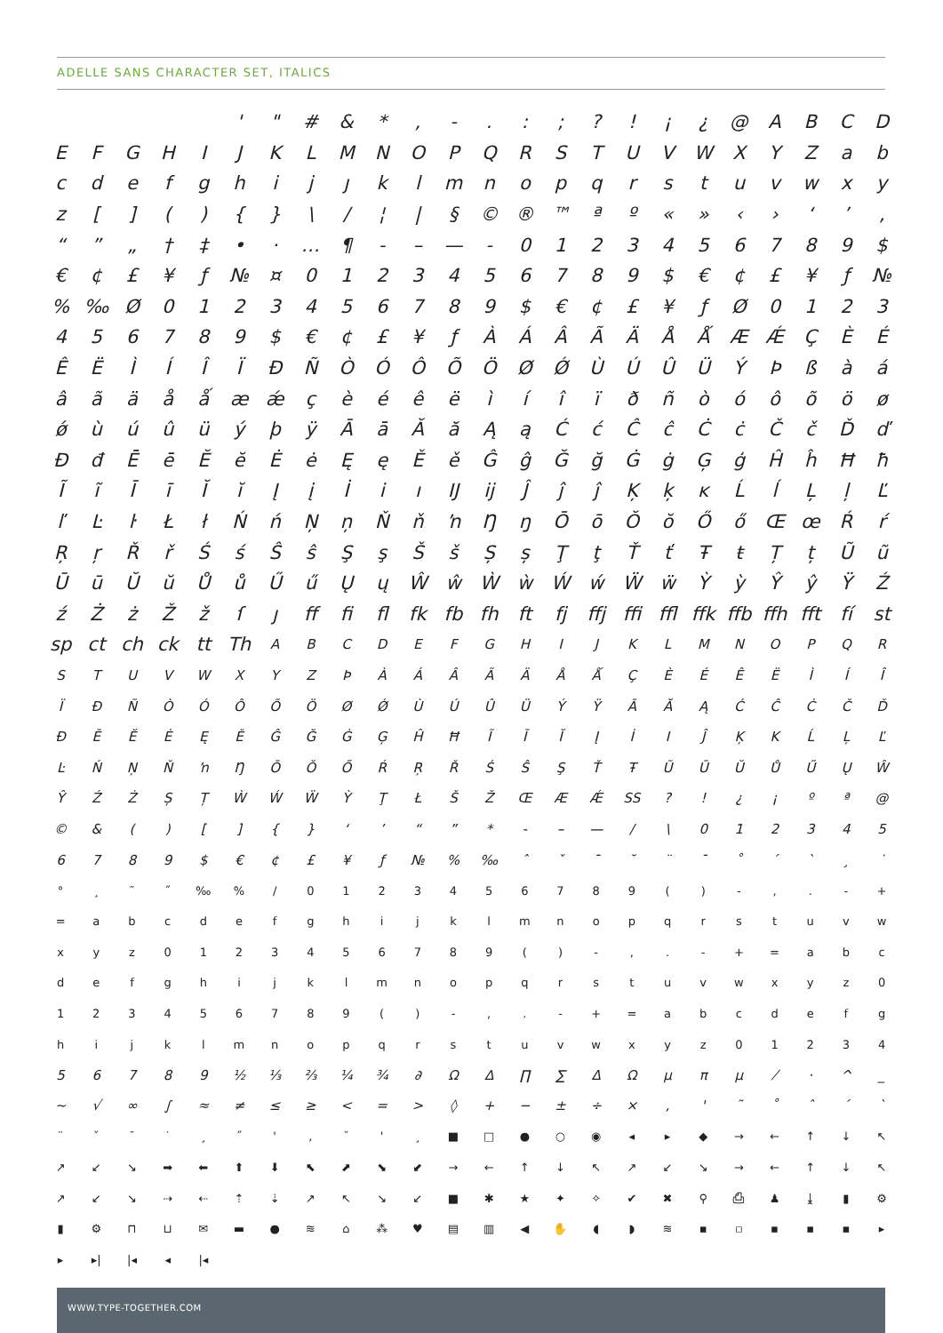ADELLE SANS CHARACTER SET, ITALICS
' " # & *, -.:;?! ¡ ¿ @ ABCD
EFGHIJKLMNOPQRSTUVWXYZab
cdefghijȷklmnopqrstuvwxy
z [] () { } \ / ¦ | § © ® ™ ªº « » ‹ › ‘’ ‚
“” „ † ‡ • · … ¶ - – — - 0123456789 $
€ ¢ £ ¥ ƒ № ¤ 0123456789 $ € ¢ £ ¥ ƒ №
% ‰ Ø 0123456789 $ € ¢ £ ¥ ƒØ 0123
456789 $ € ¢ £ ¥ ƒÀÁÂÃÄÅǺÆǼÇÈÉ
ÊËÌÍÎÏÐÑÒÓÔÕÖØǾÙÚÛÜÝÞßàá
âãäåǻæǽçèéêëìíîïðñòóôõöø
ǿùúûüýþÿĀāĂăĄąĆćĈĉĊċČčĎď
ĐđĒēĔĕĖėĘęĚěĜĝĞğĠġĢģĤĥĦħ
ĨĩĪīĬĭĮįİiıĲĳĴĵ ȷ̂ ĶķĸĹĺĻļĽ
ľĿŀŁłŃńŅņŇňŉŊŋŌōŎŏŐőŒœŔŕ
ŖŗŘřŚśŜŝŞşŠšȘșŢţŤťŦŧȚțŨũ
ŪūŬŭŮůŰűŲųŴŵẀẁẂẃẄẅỲỳŶŷŸŹ
źŻżŽžſȷ ff fi fl fk fb fh ft fj ffj ffi ffl ffk ffb ffh fft fí st
sp ct ch ck tt Th ABCDEFGHIJKLMNOPQR
STUVWXYZÞÀÁÂÃÄÅǺÇÈÉÊËÌÍÎ
ÏÐÑÒÓÔÕÖØǾÙÚÛÜÝŸĀĂĄĆĈĊČĎ
ĐĒĔĖĘĚĜĞĠĢĤĦĨĪĬĮİIĴĶKĹĻĽ
ĿŃŅŇŉŊŌŎŐŔŖŘŚŜŞŤŦŨŪŬŮŰŲŴ
ŶŹŻȘȚẀẂẄỲŢŁŠŽŒÆǼ SS?! ¿ ¡ ºª @
© & () [] { } ‘’ “” * - – — / \ 012345
6789 $ € ¢ £ ¥ ƒ №% ‰ ˆˇ ¯ ˘ ¨ ˉ ˚ ´ ` ¸ ˙
° ¸ ˜ ˝ ‰% / 0123456789 () -,. - +
= abcdefghijklmnopqrstuvw
xyz 0123456789 () -,. - + = abc
defghijklmnopqrstuvwxyz 0
123456789 () -,. - + = abcdefg
hijklmnopqrstuvwxyz 01234
56789 ½ ⅓ ⅔ ¼ ¾ ∂ Ω ∆ ∏ ∑ ΔΩµπμ ⁄ · ^ _
~ √ ∞ ∫ ≈ ≠ ≤ ≥ < = > ◊ + − ± ÷ × ‚ ' ˜ ˚ ˆ ´ `
¨ ˇ ¯ ˙ ¸ ˝ ', ˘ ' ¸ ■ □ ● ○ ◉ ◂ ▸ ◆ → ← ↑ ↓ ↖
↗ ↙ ↘ ➡ ⬅ ⬆ ⬇ ⬉ ⬈ ⬊ ⬋ → ← ↑ ↓ ↖ ↗ ↙ ↘ → ← ↑ ↓ ↖
↗ ↙ ↘ ⇢ ⇠ ⇡ ⇣ ↗ ↖ ↘ ↙ ■ ✱ ★ ✦ ✧ ✔ ✖ ⚲ ⎙ ♟ ⤓ ▮ ⚙
▮ ⚙ ⊓ ⊔ ✉ ▬ ● ≋ ⌂ ⁂ ♥ ▤ ▥ ◀ ✋ ◖ ◗ ≋ ▪ ▫ ▪ ▪ ▪ ▸
▸ ▸| |◂ ◂ |◂
WWW.TYPE-TOGETHER.COM